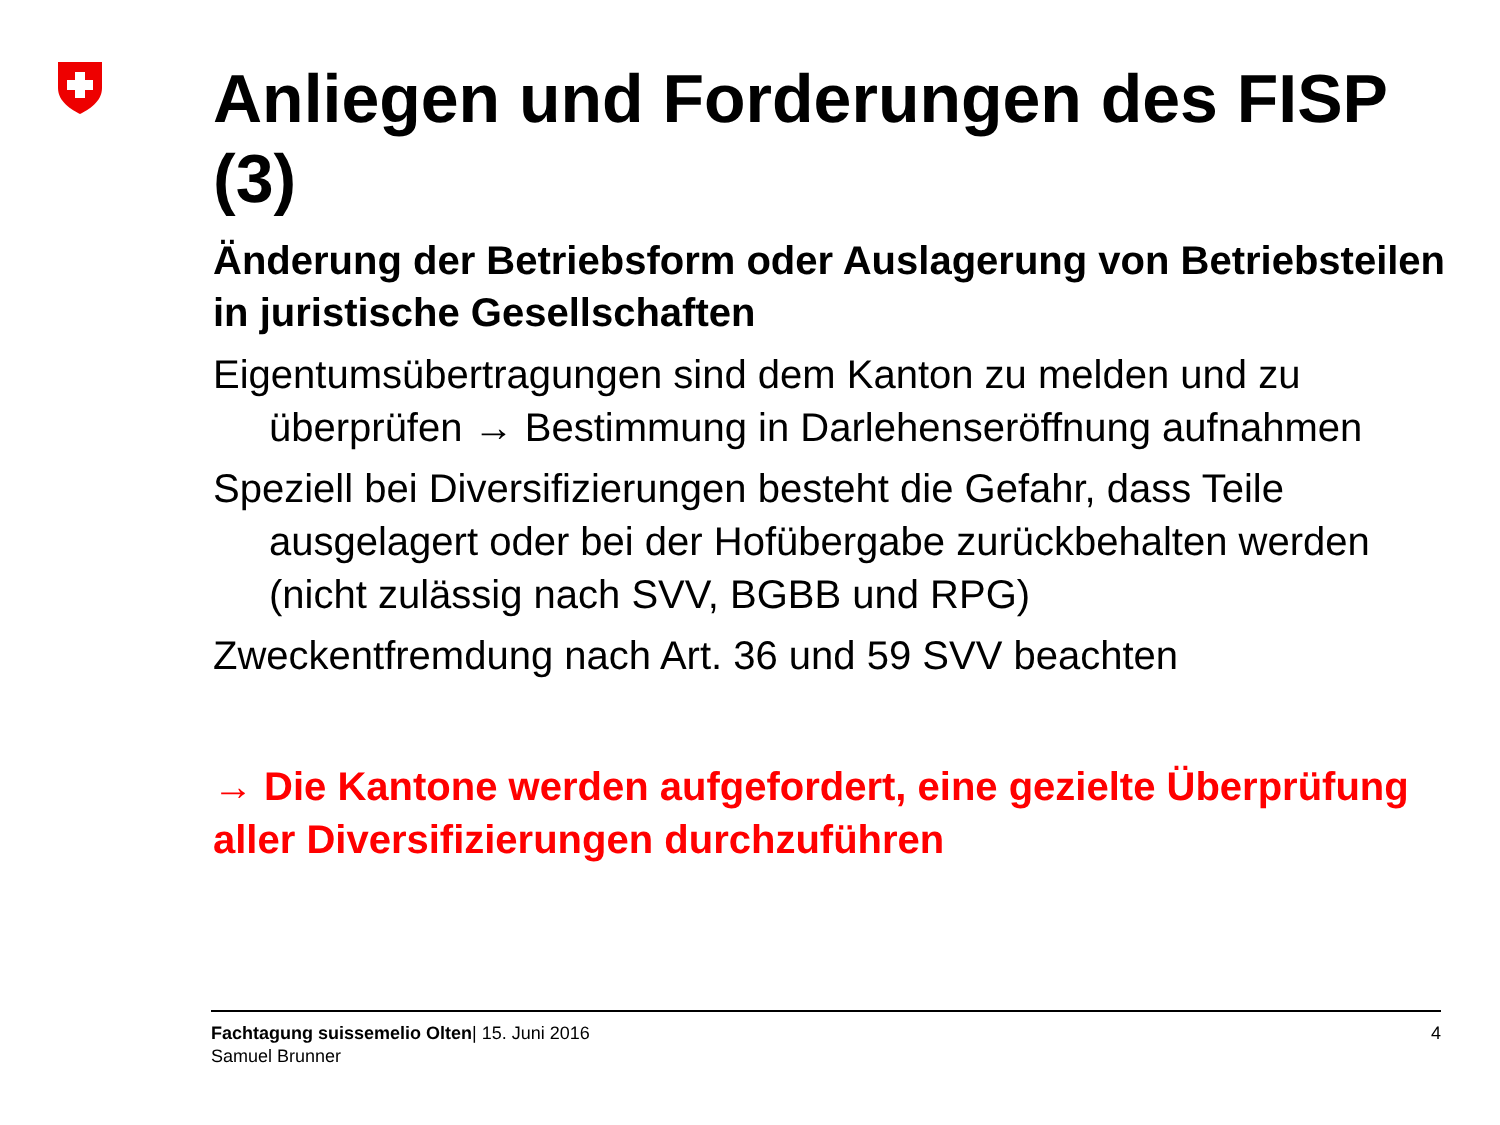Anliegen und Forderungen des FISP (3)
Änderung der Betriebsform oder Auslagerung von Betriebsteilen in juristische Gesellschaften
Eigentumsübertragungen sind dem Kanton zu melden und zu überprüfen → Bestimmung in Darlehenseröffnung aufnahmen
Speziell bei Diversifizierungen besteht die Gefahr, dass Teile ausgelagert oder bei der Hofübergabe zurückbehalten werden (nicht zulässig nach SVV, BGBB und RPG)
Zweckentfremdung nach Art. 36 und 59 SVV beachten
→ Die Kantone werden aufgefordert, eine gezielte Überprüfung aller Diversifizierungen durchzuführen
Fachtagung suissemelio Olten| 15. Juni 2016
Samuel Brunner
4